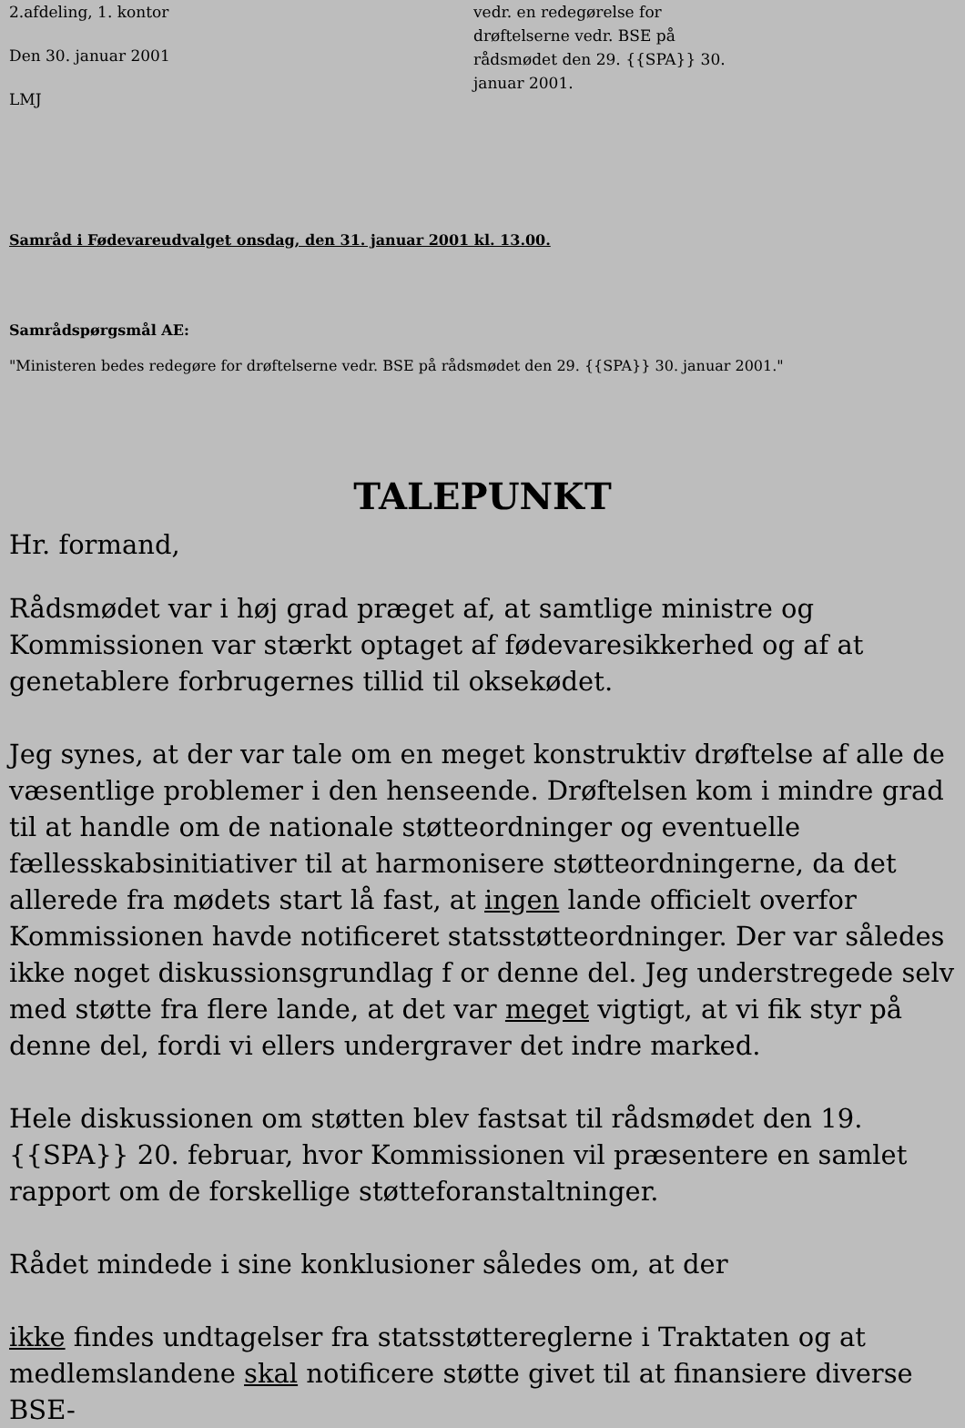2.afdeling, 1. kontor
Den 30. januar 2001
LMJ
vedr. en redegørelse for
drøftelserne vedr. BSE på
rådsmødet den 29. {{SPA}} 30.
januar 2001.
Samråd i Fødevareudvalget onsdag, den 31. januar 2001 kl. 13.00.
Samrådspørgsmål AE:
"Ministeren bedes redegøre for drøftelserne vedr. BSE på rådsmødet den 29. {{SPA}} 30. januar 2001."
TALEPUNKT
Hr. formand,
Rådsmødet var i høj grad præget af, at samtlige ministre og Kommissionen var stærkt optaget af fødevaresikkerhed og af at genetablere forbrugernes tillid til oksekødet.
Jeg synes, at der var tale om en meget konstruktiv drøftelse af alle de væsentlige problemer i den henseende. Drøftelsen kom i mindre grad til at handle om de nationale støtteordninger og eventuelle fællesskabsinitiativer til at harmonisere støtteordningerne, da det allerede fra mødets start lå fast, at ingen lande officielt overfor Kommissionen havde notificeret statsstøtteordninger. Der var således ikke noget diskussionsgrundlag f or denne del. Jeg understregede selv med støtte fra flere lande, at det var meget vigtigt, at vi fik styr på denne del, fordi vi ellers undergraver det indre marked.
Hele diskussionen om støtten blev fastsat til rådsmødet den 19. {{SPA}} 20. februar, hvor Kommissionen vil præsentere en samlet rapport om de forskellige støtteforanstaltninger.
Rådet mindede i sine konklusioner således om, at der
ikke findes undtagelser fra statsstøttereglerne i Traktaten og at medlemslandene skal notificere støtte givet til at finansiere diverse BSE-